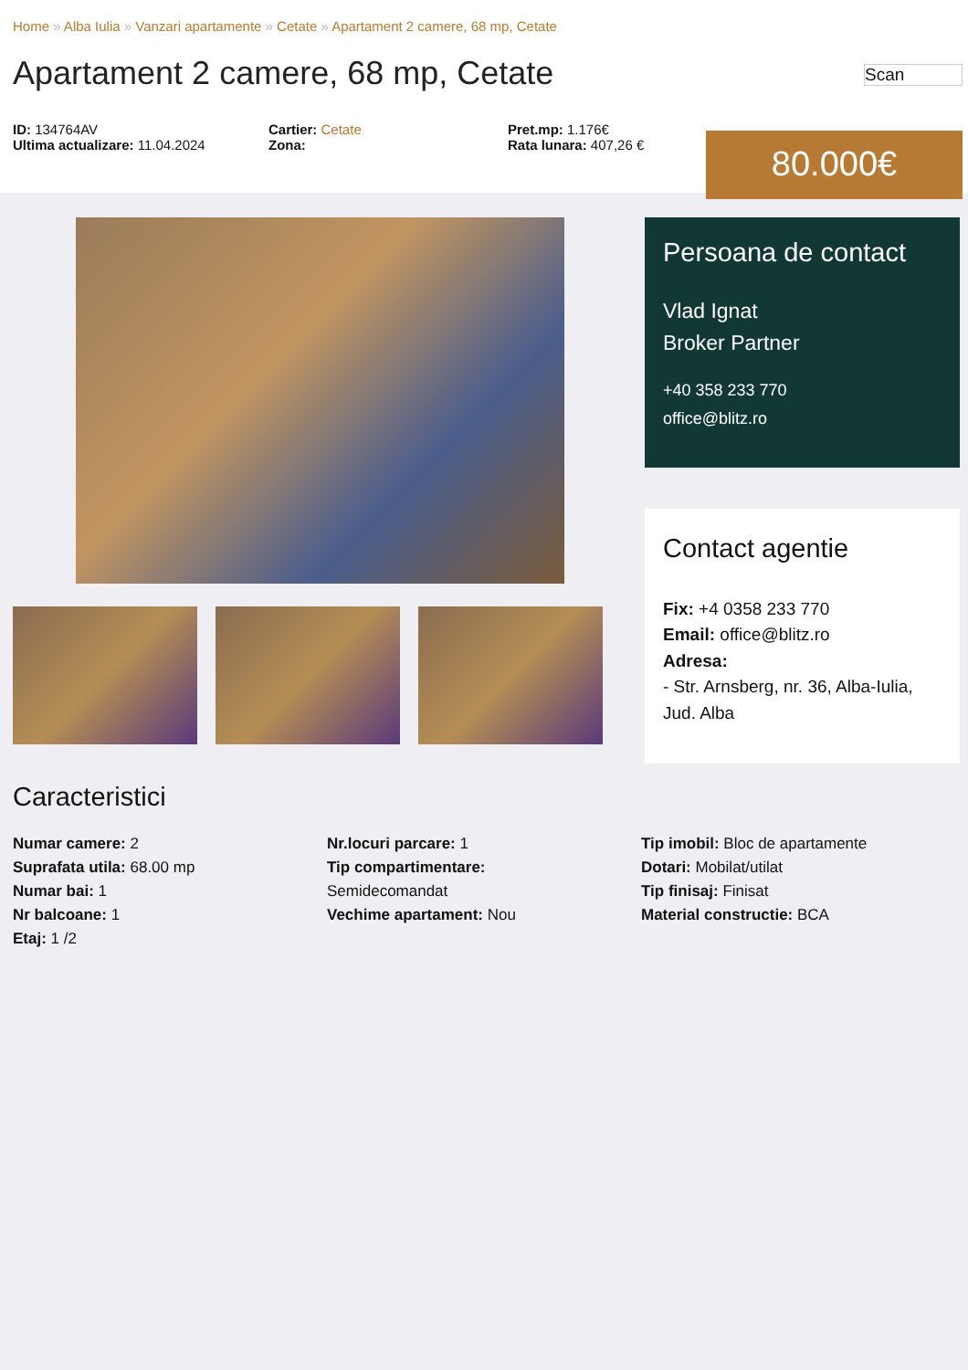Home » Alba Iulia » Vanzari apartamente » Cetate » Apartament 2 camere, 68 mp, Cetate
Apartament 2 camere, 68 mp, Cetate
Scan
ID: 134764AV
Ultima actualizare: 11.04.2024
Cartier: Cetate
Zona:
Pret.mp: 1.176€
Rata lunara: 407,26 €
80.000€
Persoana de contact
Vlad Ignat
Broker Partner
+40 358 233 770
office@blitz.ro
Contact agentie
Fix: +4 0358 233 770
Email: office@blitz.ro
Adresa:
- Str. Arnsberg, nr. 36, Alba-Iulia, Jud. Alba
Caracteristici
Numar camere: 2
Suprafata utila: 68.00 mp
Numar bai: 1
Nr balcoane: 1
Etaj: 1 /2
Nr.locuri parcare: 1
Tip compartimentare:
Semidecomandat
Vechime apartament: Nou
Tip imobil: Bloc de apartamente
Dotari: Mobilat/utilat
Tip finisaj: Finisat
Material constructie: BCA